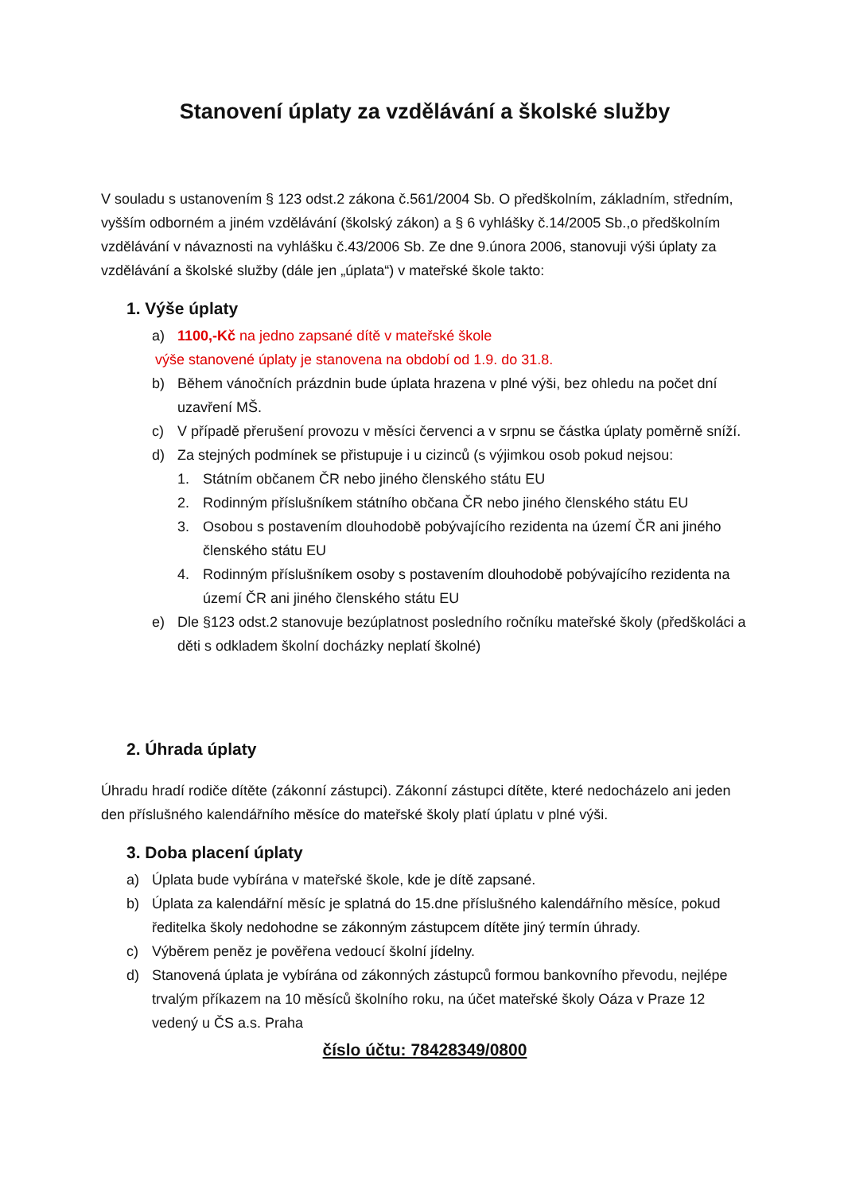Stanovení úplaty za vzdělávání a školské služby
V souladu s ustanovením § 123 odst.2 zákona č.561/2004 Sb. O předškolním, základním, středním, vyšším odborném a jiném vzdělávání (školský zákon) a § 6 vyhlášky č.14/2005 Sb.,o předškolním vzdělávání v návaznosti na vyhlášku č.43/2006 Sb. Ze dne 9.února 2006, stanovuji výši úplaty za vzdělávání a školské služby (dále jen „úplata“) v mateřské škole takto:
1. Výše úplaty
a) 1100,-Kč na jedno zapsané dítě v mateřské škole
výše stanovené úplaty je stanovena na období od 1.9. do 31.8.
b) Během vánočních prázdnin bude úplata hrazena v plné výši, bez ohledu na počet dní uzavření MŠ.
c) V případě přerušení provozu v měsíci červenci a v srpnu se částka úplaty poměrně sníží.
d) Za stejných podmínek se přistupuje i u cizinců (s výjimkou osob pokud nejsou:
1. Státním občanem ČR nebo jiného členského státu EU
2. Rodinným příslušníkem státního občana ČR nebo jiného členského státu EU
3. Osobou s postavením dlouhodobě pobývajícího rezidenta na území ČR ani jiného členského státu EU
4. Rodinným příslušníkem osoby s postavením dlouhodobě pobývajícího rezidenta na území ČR ani jiného členského státu EU
e) Dle §123 odst.2 stanovuje bezúplatnost posledního ročníku mateřské školy (předškoláci a děti s odkladem školní docházky neplatí školné)
2. Úhrada úplaty
Úhradu hradí rodiče dítěte (zákonní zástupci). Zákonní zástupci dítěte, které nedocházelo ani jeden den příslušného kalendářního měsíce do mateřské školy platí úplatu v plné výši.
3. Doba placení úplaty
a) Úplata bude vybírána v mateřské škole, kde je dítě zapsané.
b) Úplata za kalendářní měsíc je splatná do 15.dne příslušného kalendářního měsíce, pokud ředitelka školy nedohodne se zákonným zástupcem dítěte jiný termín úhrady.
c) Výběrem peněz je pověřena vedoucí školní jídelny.
d) Stanovená úplata je vybírána od zákonných zástupců formou bankovního převodu, nejlépe trvalým příkazem na 10 měsíců školního roku, na účet mateřské školy Oáza v Praze 12 vedený u ČS a.s. Praha
číslo účtu: 78428349/0800